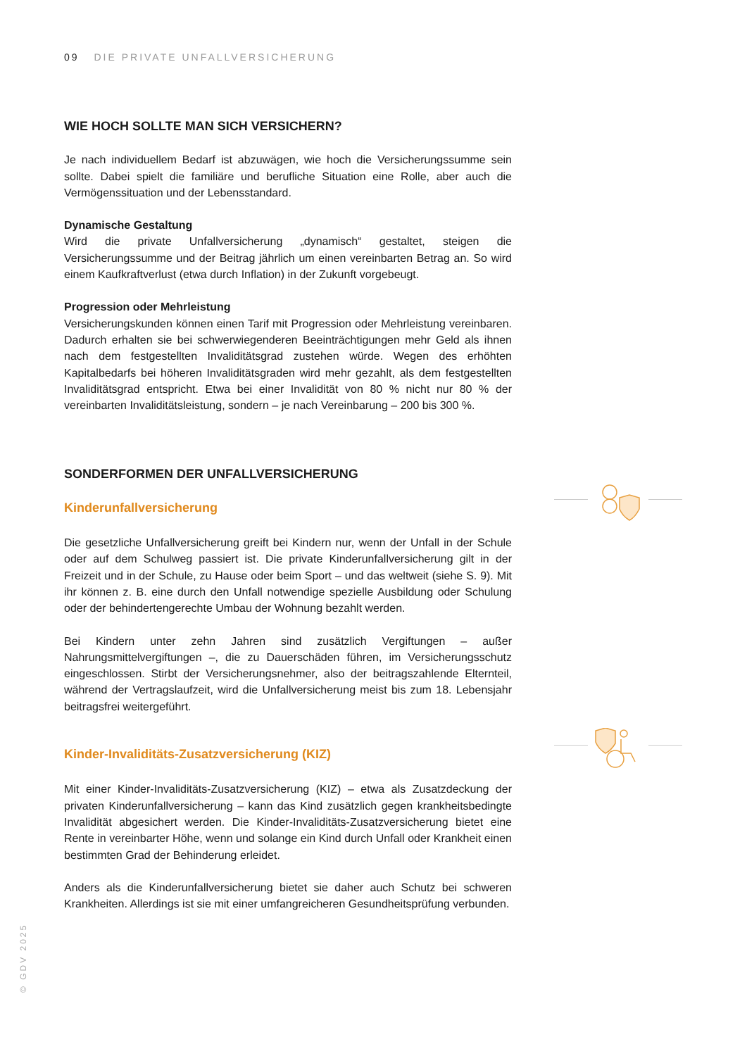09 DIE PRIVATE UNFALLVERSICHERUNG
WIE HOCH SOLLTE MAN SICH VERSICHERN?
Je nach individuellem Bedarf ist abzuwägen, wie hoch die Versicherungssumme sein sollte. Dabei spielt die familiäre und berufliche Situation eine Rolle, aber auch die Vermögenssituation und der Lebensstandard.
Dynamische Gestaltung
Wird die private Unfallversicherung „dynamisch“ gestaltet, steigen die Versicherungssumme und der Beitrag jährlich um einen vereinbarten Betrag an. So wird einem Kaufkraftverlust (etwa durch Inflation) in der Zukunft vorgebeugt.
Progression oder Mehrleistung
Versicherungskunden können einen Tarif mit Progression oder Mehrleistung vereinbaren. Dadurch erhalten sie bei schwerwiegenderen Beeinträchtigungen mehr Geld als ihnen nach dem festgestellten Invaliditätsgrad zustehen würde. Wegen des erhöhten Kapitalbedarfs bei höheren Invaliditätsgraden wird mehr gezahlt, als dem festgestellten Invaliditätsgrad entspricht. Etwa bei einer Invalidität von 80 % nicht nur 80 % der vereinbarten Invaliditätsleistung, sondern – je nach Vereinbarung – 200 bis 300 %.
SONDERFORMEN DER UNFALLVERSICHERUNG
Kinderunfallversicherung
Die gesetzliche Unfallversicherung greift bei Kindern nur, wenn der Unfall in der Schule oder auf dem Schulweg passiert ist. Die private Kinderunfallversicherung gilt in der Freizeit und in der Schule, zu Hause oder beim Sport – und das weltweit (siehe S. 9). Mit ihr können z. B. eine durch den Unfall notwendige spezielle Ausbildung oder Schulung oder der behindertengerechte Umbau der Wohnung bezahlt werden.
Bei Kindern unter zehn Jahren sind zusätzlich Vergiftungen – außer Nahrungsmittelvergiftungen –, die zu Dauerschäden führen, im Versicherungsschutz eingeschlossen. Stirbt der Versicherungsnehmer, also der beitragszahlende Elternteil, während der Vertragslaufzeit, wird die Unfallversicherung meist bis zum 18. Lebensjahr beitragsfrei weitergeführt.
Kinder-Invaliditäts-Zusatzversicherung (KIZ)
Mit einer Kinder-Invaliditäts-Zusatzversicherung (KIZ) – etwa als Zusatzdeckung der privaten Kinderunfallversicherung – kann das Kind zusätzlich gegen krankheitsbedingte Invalidität abgesichert werden. Die Kinder-Invaliditäts-Zusatzversicherung bietet eine Rente in vereinbarter Höhe, wenn und solange ein Kind durch Unfall oder Krankheit einen bestimmten Grad der Behinderung erleidet.
Anders als die Kinderunfallversicherung bietet sie daher auch Schutz bei schweren Krankheiten. Allerdings ist sie mit einer umfangreicheren Gesundheitsprüfung verbunden.
© GDV 2025